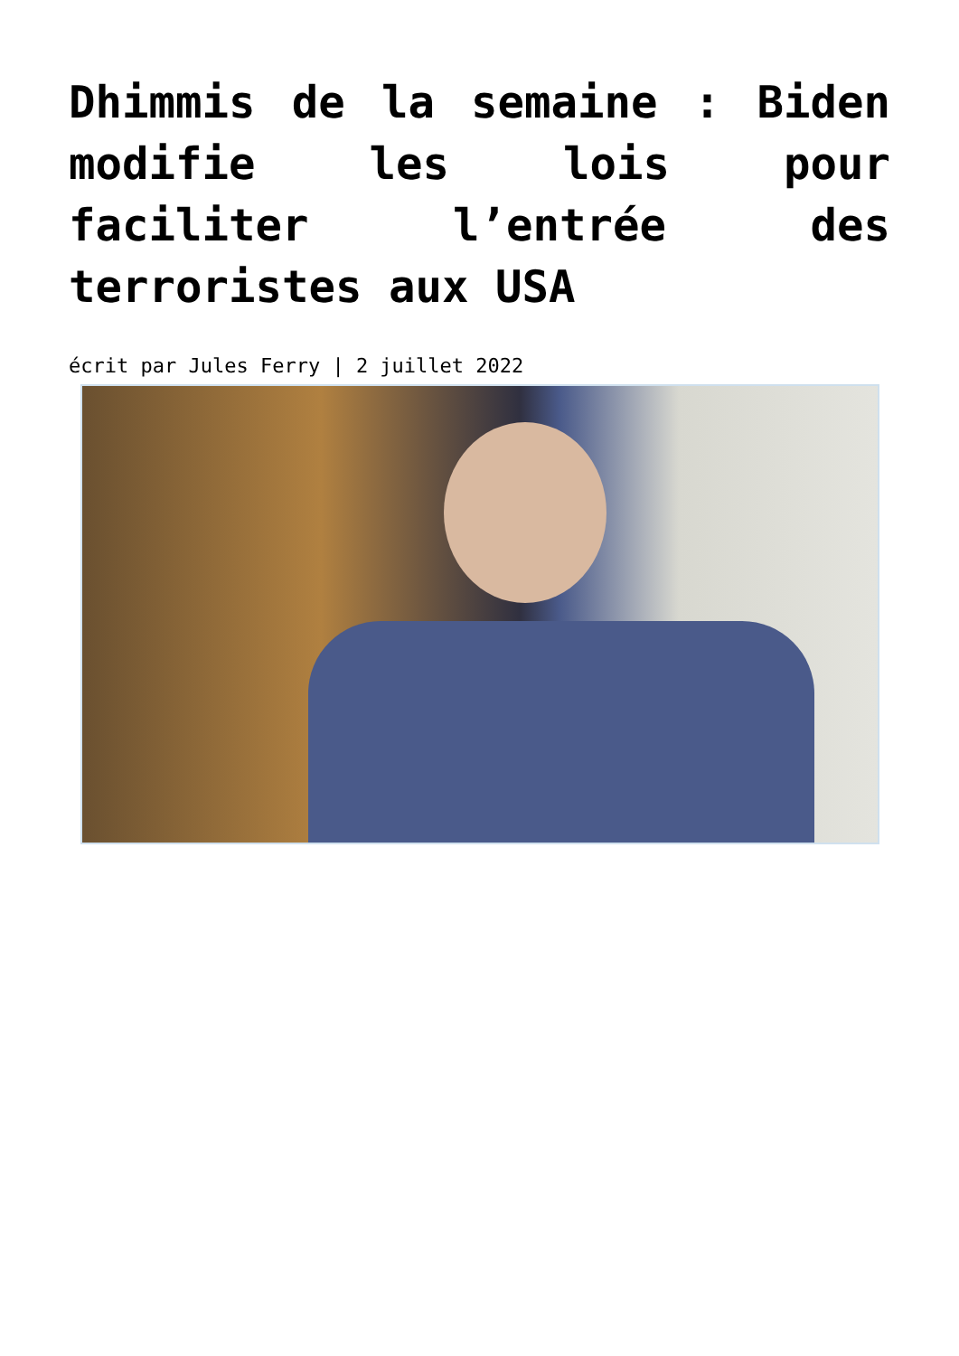Dhimmis de la semaine : Biden modifie les lois pour faciliter l’entrée des terroristes aux USA
écrit par Jules Ferry | 2 juillet 2022